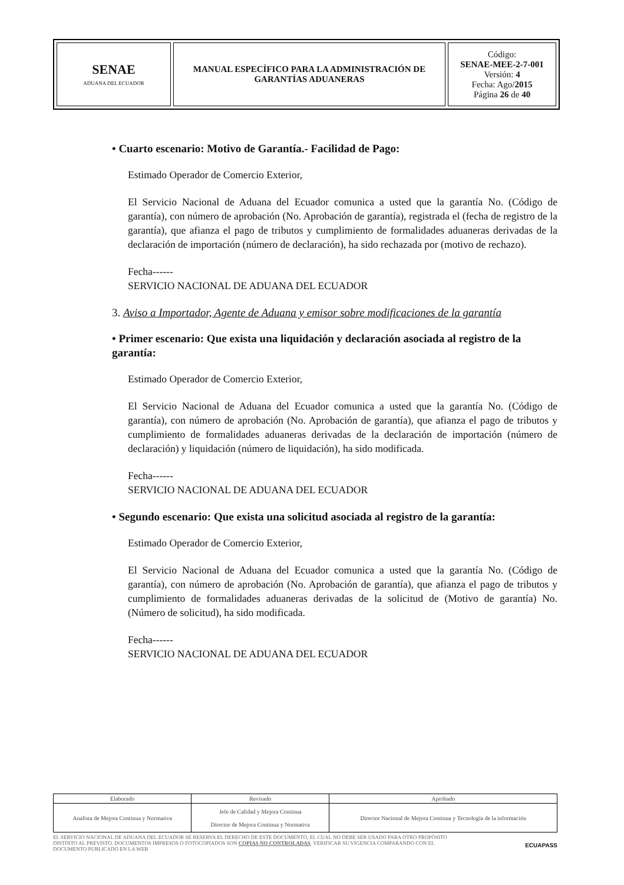| SENAE ADUANA DEL ECUADOR | MANUAL ESPECÍFICO PARA LA ADMINISTRACIÓN DE GARANTÍAS ADUANERAS | Código: SENAE-MEE-2-7-001 Versión: 4 Fecha: Ago/ 2015 Página 26 de 40 |
• Cuarto escenario: Motivo de Garantía.- Facilidad de Pago:
Estimado Operador de Comercio Exterior,
El Servicio Nacional de Aduana del Ecuador comunica a usted que la garantía No. (Código de garantía), con número de aprobación (No. Aprobación de garantía), registrada el (fecha de registro de la garantía), que afianza el pago de tributos y cumplimiento de formalidades aduaneras derivadas de la declaración de importación (número de declaración), ha sido rechazada por (motivo de rechazo).
Fecha------
SERVICIO NACIONAL DE ADUANA DEL ECUADOR
3. Aviso a Importador, Agente de Aduana y emisor sobre modificaciones de la garantía
• Primer escenario: Que exista una liquidación y declaración asociada al registro de la garantía:
Estimado Operador de Comercio Exterior,
El Servicio Nacional de Aduana del Ecuador comunica a usted que la garantía No. (Código de garantía), con número de aprobación (No. Aprobación de garantía), que afianza el pago de tributos y cumplimiento de formalidades aduaneras derivadas de la declaración de importación (número de declaración) y liquidación (número de liquidación), ha sido modificada.
Fecha------
SERVICIO NACIONAL DE ADUANA DEL ECUADOR
• Segundo escenario: Que exista una solicitud asociada al registro de la garantía:
Estimado Operador de Comercio Exterior,
El Servicio Nacional de Aduana del Ecuador comunica a usted que la garantía No. (Código de garantía), con número de aprobación (No. Aprobación de garantía), que afianza el pago de tributos y cumplimiento de formalidades aduaneras derivadas de la solicitud de (Motivo de garantía) No. (Número de solicitud), ha sido modificada.
Fecha------
SERVICIO NACIONAL DE ADUANA DEL ECUADOR
| Elaborado | Revisado | Aprobado |
| Analista de Mejora Continua y Normativa | Jefe de Calidad y Mejora Continua Director de Mejora Continua y Normativa | Director Nacional de Mejora Continua y Tecnología de la información |
EL SERVICIO NACIONAL DE ADUANA DEL ECUADOR SE RESERVA EL DERECHO DE ESTE DOCUMENTO, EL CUAL NO DEBE SER USADO PARA OTRO PROPÓSITO DISTINTO AL PREVISTO. DOCUMENTOS IMPRESOS O FOTOCOPIADOS SON COPIAS NO CONTROLADAS, VERIFICAR SU VIGENCIA COMPARANDO CON EL DOCUMENTO PUBLICADO EN LA WEB
ECUAPASS